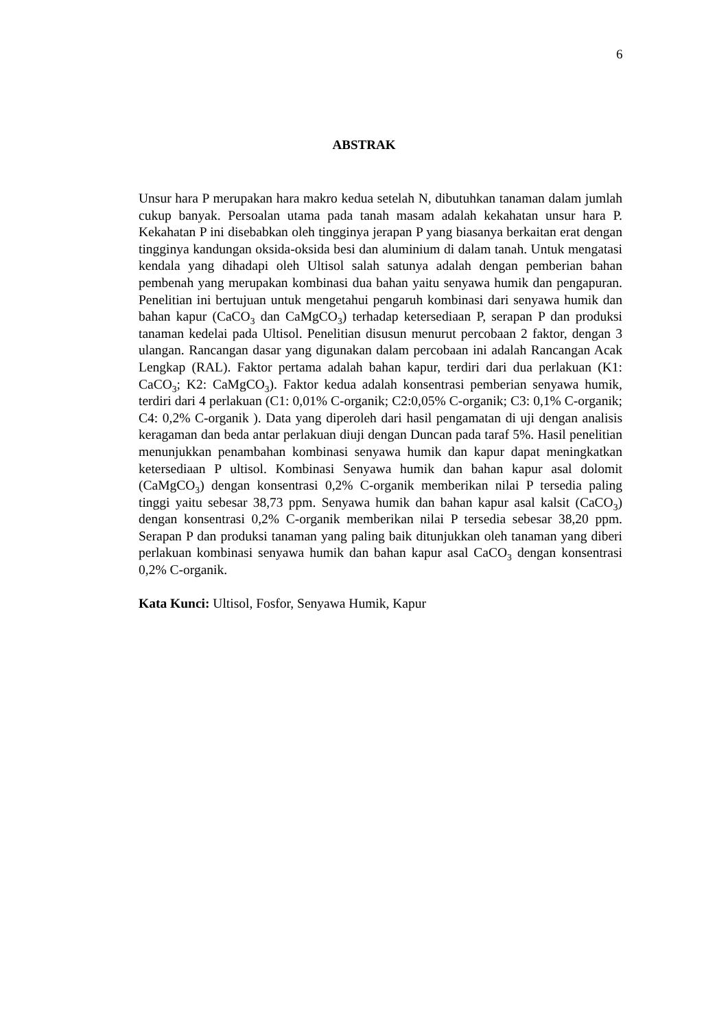6
ABSTRAK
Unsur hara P merupakan hara makro kedua setelah N, dibutuhkan tanaman dalam jumlah cukup banyak. Persoalan utama pada tanah masam adalah kekahatan unsur hara P. Kekahatan P ini disebabkan oleh tingginya jerapan P yang biasanya berkaitan erat dengan tingginya kandungan oksida-oksida besi dan aluminium di dalam tanah. Untuk mengatasi kendala yang dihadapi oleh Ultisol salah satunya adalah dengan pemberian bahan pembenah yang merupakan kombinasi dua bahan yaitu senyawa humik dan pengapuran. Penelitian ini bertujuan untuk mengetahui pengaruh kombinasi dari senyawa humik dan bahan kapur (CaCO<sub>3</sub> dan CaMgCO<sub>3</sub>) terhadap ketersediaan P, serapan P dan produksi tanaman kedelai pada Ultisol. Penelitian disusun menurut percobaan 2 faktor, dengan 3 ulangan. Rancangan dasar yang digunakan dalam percobaan ini adalah Rancangan Acak Lengkap (RAL). Faktor pertama adalah bahan kapur, terdiri dari dua perlakuan (K1: CaCO<sub>3</sub>; K2: CaMgCO<sub>3</sub>). Faktor kedua adalah konsentrasi pemberian senyawa humik, terdiri dari 4 perlakuan (C1: 0,01% C-organik; C2:0,05% C-organik; C3: 0,1% C-organik; C4: 0,2% C-organik ). Data yang diperoleh dari hasil pengamatan di uji dengan analisis keragaman dan beda antar perlakuan diuji dengan Duncan pada taraf 5%. Hasil penelitian menunjukkan penambahan kombinasi senyawa humik dan kapur dapat meningkatkan ketersediaan P ultisol. Kombinasi Senyawa humik dan bahan kapur asal dolomit (CaMgCO<sub>3</sub>) dengan konsentrasi 0,2% C-organik memberikan nilai P tersedia paling tinggi yaitu sebesar 38,73 ppm. Senyawa humik dan bahan kapur asal kalsit (CaCO<sub>3</sub>) dengan konsentrasi 0,2% C-organik memberikan nilai P tersedia sebesar 38,20 ppm. Serapan P dan produksi tanaman yang paling baik ditunjukkan oleh tanaman yang diberi perlakuan kombinasi senyawa humik dan bahan kapur asal CaCO<sub>3</sub> dengan konsentrasi 0,2% C-organik.
Kata Kunci: Ultisol, Fosfor, Senyawa Humik, Kapur